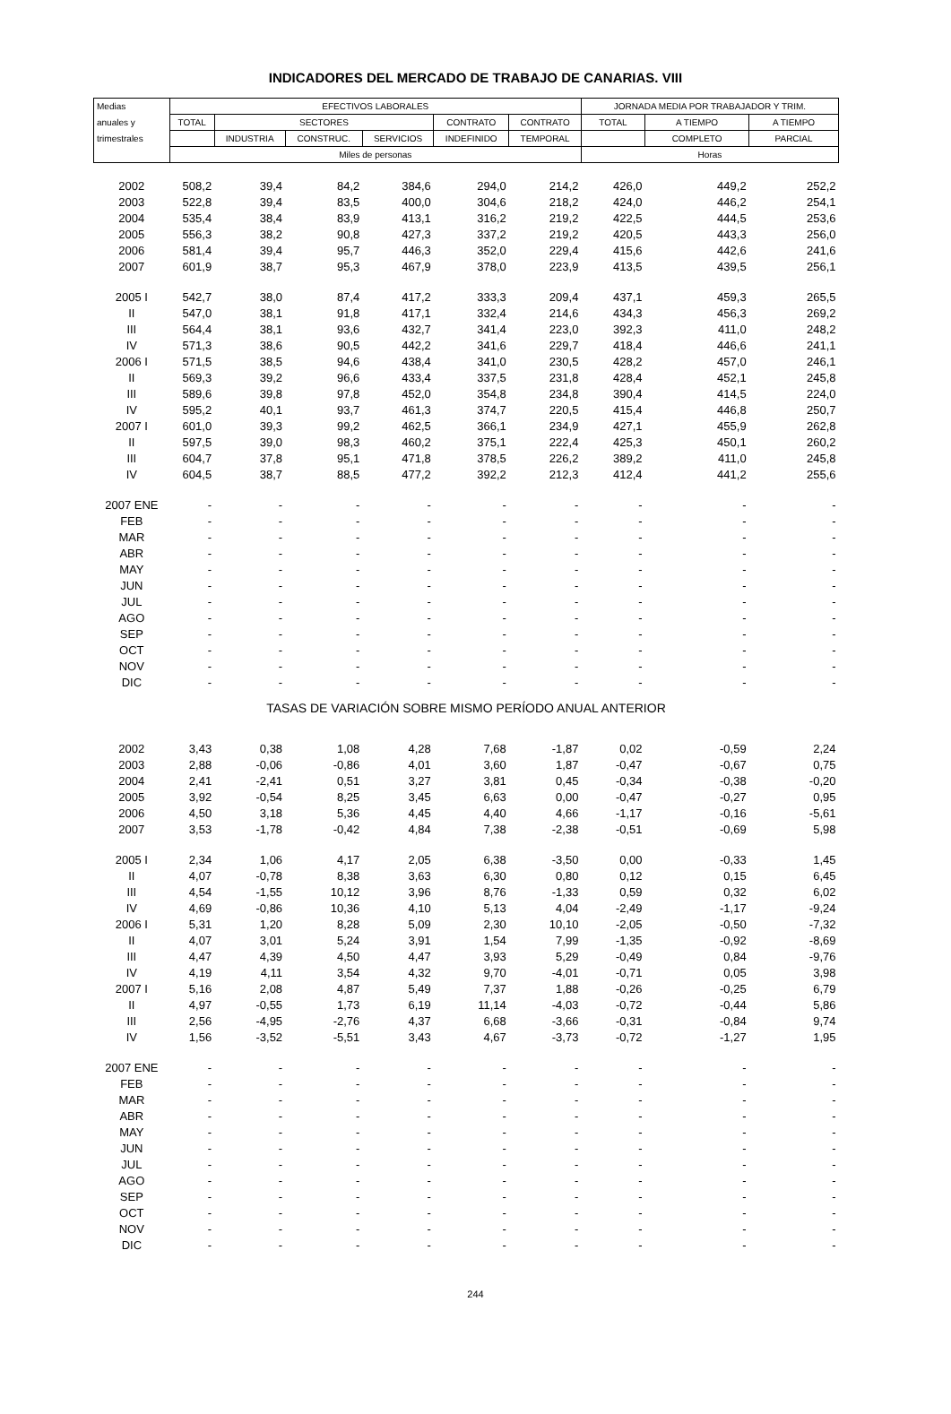INDICADORES DEL MERCADO DE TRABAJO DE CANARIAS. VIII
| Medias | EFECTIVOS LABORALES | | | | | | JORNADA MEDIA POR TRABAJADOR Y TRIM. | | |
| --- | --- | --- | --- | --- | --- | --- | --- | --- | --- |
| anuales y | TOTAL | SECTORES | | | CONTRATO | CONTRATO | TOTAL | A TIEMPO | A TIEMPO |
| trimestrales | | INDUSTRIA | CONSTRUC. | SERVICIOS | INDEFINIDO | TEMPORAL | | COMPLETO | PARCIAL |
| | Miles de personas | | | | | | Horas | | |
| 2002 | 508,2 | 39,4 | 84,2 | 384,6 | 294,0 | 214,2 | 426,0 | 449,2 | 252,2 |
| 2003 | 522,8 | 39,4 | 83,5 | 400,0 | 304,6 | 218,2 | 424,0 | 446,2 | 254,1 |
| 2004 | 535,4 | 38,4 | 83,9 | 413,1 | 316,2 | 219,2 | 422,5 | 444,5 | 253,6 |
| 2005 | 556,3 | 38,2 | 90,8 | 427,3 | 337,2 | 219,2 | 420,5 | 443,3 | 256,0 |
| 2006 | 581,4 | 39,4 | 95,7 | 446,3 | 352,0 | 229,4 | 415,6 | 442,6 | 241,6 |
| 2007 | 601,9 | 38,7 | 95,3 | 467,9 | 378,0 | 223,9 | 413,5 | 439,5 | 256,1 |
| 2005 I | 542,7 | 38,0 | 87,4 | 417,2 | 333,3 | 209,4 | 437,1 | 459,3 | 265,5 |
| II | 547,0 | 38,1 | 91,8 | 417,1 | 332,4 | 214,6 | 434,3 | 456,3 | 269,2 |
| III | 564,4 | 38,1 | 93,6 | 432,7 | 341,4 | 223,0 | 392,3 | 411,0 | 248,2 |
| IV | 571,3 | 38,6 | 90,5 | 442,2 | 341,6 | 229,7 | 418,4 | 446,6 | 241,1 |
| 2006 I | 571,5 | 38,5 | 94,6 | 438,4 | 341,0 | 230,5 | 428,2 | 457,0 | 246,1 |
| II | 569,3 | 39,2 | 96,6 | 433,4 | 337,5 | 231,8 | 428,4 | 452,1 | 245,8 |
| III | 589,6 | 39,8 | 97,8 | 452,0 | 354,8 | 234,8 | 390,4 | 414,5 | 224,0 |
| IV | 595,2 | 40,1 | 93,7 | 461,3 | 374,7 | 220,5 | 415,4 | 446,8 | 250,7 |
| 2007 I | 601,0 | 39,3 | 99,2 | 462,5 | 366,1 | 234,9 | 427,1 | 455,9 | 262,8 |
| II | 597,5 | 39,0 | 98,3 | 460,2 | 375,1 | 222,4 | 425,3 | 450,1 | 260,2 |
| III | 604,7 | 37,8 | 95,1 | 471,8 | 378,5 | 226,2 | 389,2 | 411,0 | 245,8 |
| IV | 604,5 | 38,7 | 88,5 | 477,2 | 392,2 | 212,3 | 412,4 | 441,2 | 255,6 |
| 2007 ENE | - | - | - | - | - | - | - | - | - |
| FEB | - | - | - | - | - | - | - | - | - |
| MAR | - | - | - | - | - | - | - | - | - |
| ABR | - | - | - | - | - | - | - | - | - |
| MAY | - | - | - | - | - | - | - | - | - |
| JUN | - | - | - | - | - | - | - | - | - |
| JUL | - | - | - | - | - | - | - | - | - |
| AGO | - | - | - | - | - | - | - | - | - |
| SEP | - | - | - | - | - | - | - | - | - |
| OCT | - | - | - | - | - | - | - | - | - |
| NOV | - | - | - | - | - | - | - | - | - |
| DIC | - | - | - | - | - | - | - | - | - |
| TASAS DE VARIACIÓN SOBRE MISMO PERÍODO ANUAL ANTERIOR | | | | | | | | | |
| 2002 | 3,43 | 0,38 | 1,08 | 4,28 | 7,68 | -1,87 | 0,02 | -0,59 | 2,24 |
| 2003 | 2,88 | -0,06 | -0,86 | 4,01 | 3,60 | 1,87 | -0,47 | -0,67 | 0,75 |
| 2004 | 2,41 | -2,41 | 0,51 | 3,27 | 3,81 | 0,45 | -0,34 | -0,38 | -0,20 |
| 2005 | 3,92 | -0,54 | 8,25 | 3,45 | 6,63 | 0,00 | -0,47 | -0,27 | 0,95 |
| 2006 | 4,50 | 3,18 | 5,36 | 4,45 | 4,40 | 4,66 | -1,17 | -0,16 | -5,61 |
| 2007 | 3,53 | -1,78 | -0,42 | 4,84 | 7,38 | -2,38 | -0,51 | -0,69 | 5,98 |
| 2005 I | 2,34 | 1,06 | 4,17 | 2,05 | 6,38 | -3,50 | 0,00 | -0,33 | 1,45 |
| II | 4,07 | -0,78 | 8,38 | 3,63 | 6,30 | 0,80 | 0,12 | 0,15 | 6,45 |
| III | 4,54 | -1,55 | 10,12 | 3,96 | 8,76 | -1,33 | 0,59 | 0,32 | 6,02 |
| IV | 4,69 | -0,86 | 10,36 | 4,10 | 5,13 | 4,04 | -2,49 | -1,17 | -9,24 |
| 2006 I | 5,31 | 1,20 | 8,28 | 5,09 | 2,30 | 10,10 | -2,05 | -0,50 | -7,32 |
| II | 4,07 | 3,01 | 5,24 | 3,91 | 1,54 | 7,99 | -1,35 | -0,92 | -8,69 |
| III | 4,47 | 4,39 | 4,50 | 4,47 | 3,93 | 5,29 | -0,49 | 0,84 | -9,76 |
| IV | 4,19 | 4,11 | 3,54 | 4,32 | 9,70 | -4,01 | -0,71 | 0,05 | 3,98 |
| 2007 I | 5,16 | 2,08 | 4,87 | 5,49 | 7,37 | 1,88 | -0,26 | -0,25 | 6,79 |
| II | 4,97 | -0,55 | 1,73 | 6,19 | 11,14 | -4,03 | -0,72 | -0,44 | 5,86 |
| III | 2,56 | -4,95 | -2,76 | 4,37 | 6,68 | -3,66 | -0,31 | -0,84 | 9,74 |
| IV | 1,56 | -3,52 | -5,51 | 3,43 | 4,67 | -3,73 | -0,72 | -1,27 | 1,95 |
| 2007 ENE | - | - | - | - | - | - | - | - | - |
| FEB | - | - | - | - | - | - | - | - | - |
| MAR | - | - | - | - | - | - | - | - | - |
| ABR | - | - | - | - | - | - | - | - | - |
| MAY | - | - | - | - | - | - | - | - | - |
| JUN | - | - | - | - | - | - | - | - | - |
| JUL | - | - | - | - | - | - | - | - | - |
| AGO | - | - | - | - | - | - | - | - | - |
| SEP | - | - | - | - | - | - | - | - | - |
| OCT | - | - | - | - | - | - | - | - | - |
| NOV | - | - | - | - | - | - | - | - | - |
| DIC | - | - | - | - | - | - | - | - | - |
244